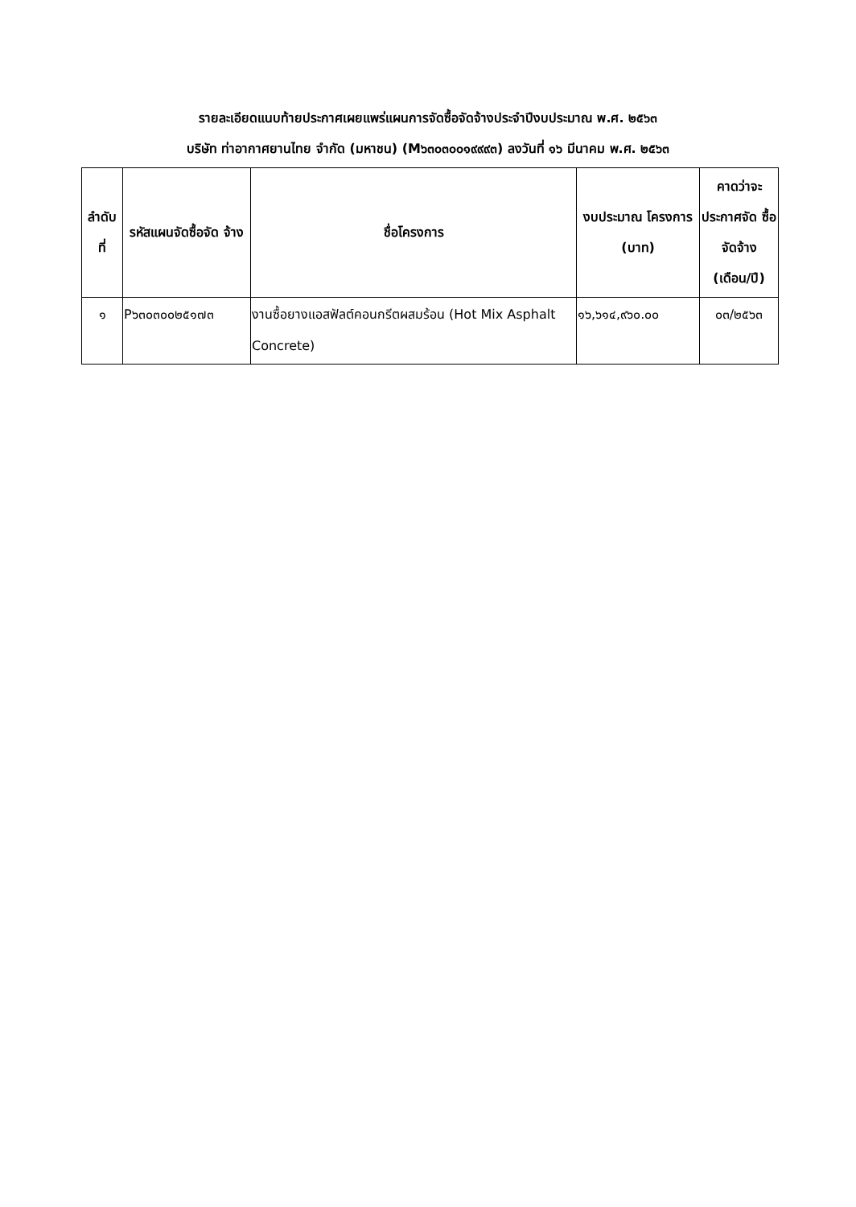รายละเอียดแนบท้ายประกาศเผยแพร่แผนการจัดซื้อจัดจ้างประจำปีงบประมาณ พ.ศ. ๒๕๖๓
บริษัท ท่าอากาศยานไทย จำกัด (มหาชน) (M๖๓๐๓๐๐๑๙๙๙๓) ลงวันที่ ๑๖ มีนาคม พ.ศ. ๒๕๖๓
| ลำดับ ที่ | รหัสแผนจัดซื้อจัด จ้าง | ชื่อโครงการ | งบประมาณ โครงการ (บาท) | คาดว่าจะ ประกาศจัด ซื้อจัดจ้าง (เดือน/ปี) |
| --- | --- | --- | --- | --- |
| ๑ | P๖๓๐๓๐๐๒๕๑๗๓ | งานซื้อยางแอสฟัลต์คอนกรีตผสมร้อน (Hot Mix Asphalt Concrete) | ๑๖,๖๑๔,๙๖๐.๐๐ | ๐๓/๒๕๖๓ |